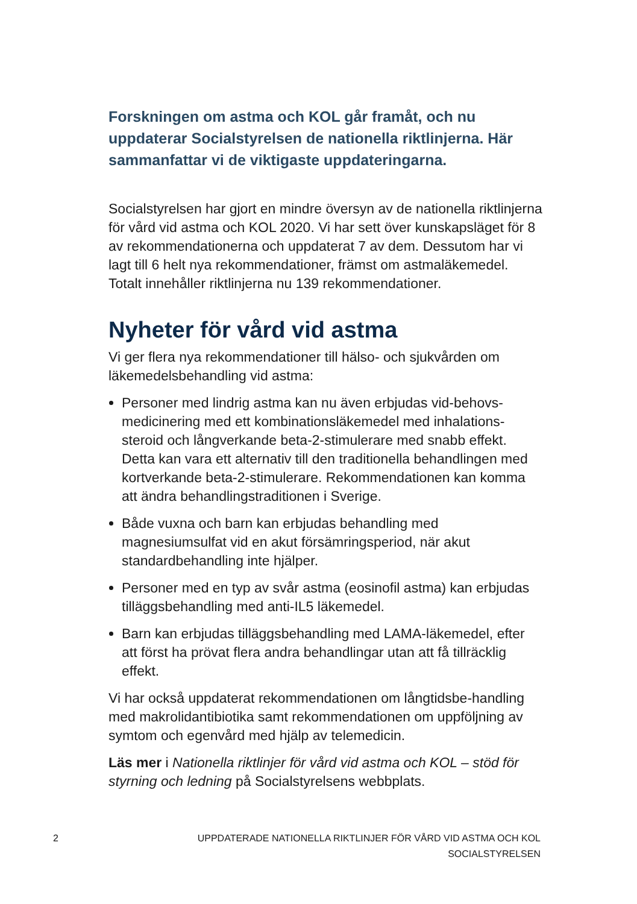Forskningen om astma och KOL går framåt, och nu uppdaterar Socialstyrelsen de nationella riktlinjerna. Här sammanfattar vi de viktigaste uppdateringarna.
Socialstyrelsen har gjort en mindre översyn av de nationella riktlinjerna för vård vid astma och KOL 2020. Vi har sett över kunskapsläget för 8 av rekommendationerna och uppdaterat 7 av dem. Dessutom har vi lagt till 6 helt nya rekommendationer, främst om astmaläkemedel. Totalt innehåller riktlinjerna nu 139 rekommendationer.
Nyheter för vård vid astma
Vi ger flera nya rekommendationer till hälso- och sjukvården om läkemedelsbehandling vid astma:
Personer med lindrig astma kan nu även erbjudas vid-behovs-medicinering med ett kombinationsläkemedel med inhalations-steroid och långverkande beta-2-stimulerare med snabb effekt. Detta kan vara ett alternativ till den traditionella behandlingen med kortverkande beta-2-stimulerare. Rekommendationen kan komma att ändra behandlingstraditionen i Sverige.
Både vuxna och barn kan erbjudas behandling med magnesiumsulfat vid en akut försämringsperiod, när akut standardbehandling inte hjälper.
Personer med en typ av svår astma (eosinofil astma) kan erbjudas tilläggsbehandling med anti-IL5 läkemedel.
Barn kan erbjudas tilläggsbehandling med LAMA-läkemedel, efter att först ha prövat flera andra behandlingar utan att få tillräcklig effekt.
Vi har också uppdaterat rekommendationen om långtidsbe-handling med makrolidantibiotika samt rekommendationen om uppföljning av symtom och egenvård med hjälp av telemedicin.
Läs mer i Nationella riktlinjer för vård vid astma och KOL – stöd för styrning och ledning på Socialstyrelsens webbplats.
2
UPPDATERADE NATIONELLA RIKTLINJER FÖR VÅRD VID ASTMA OCH KOL
SOCIALSTYRELSEN